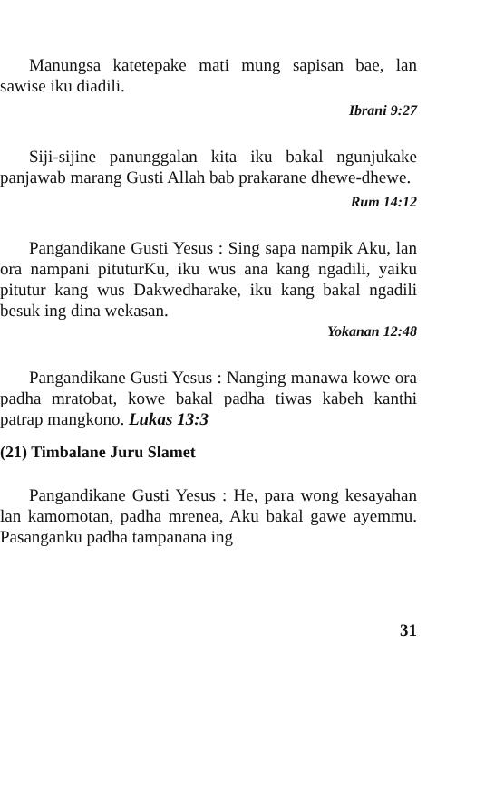Manungsa katetepake mati mung sapisan bae, lan sawise iku diadili.
Ibrani 9:27
Siji-sijine panunggalan kita iku bakal ngunjukake panjawab marang Gusti Allah bab prakarane dhewe-dhewe.
Rum 14:12
Pangandikane Gusti Yesus : Sing sapa nampik Aku, lan ora nampani pituturKu, iku wus ana kang ngadili, yaiku pitutur kang wus Dakwedharake, iku kang bakal ngadili besuk ing dina wekasan.
Yokanan 12:48
Pangandikane Gusti Yesus : Nanging manawa kowe ora padha mratobat, kowe bakal padha tiwas kabeh kanthi patrap mangkono. Lukas 13:3
(21) Timbalane Juru Slamet
Pangandikane Gusti Yesus : He, para wong kesayahan lan kamomotan, padha mrenea, Aku bakal gawe ayemmu. Pasanganku padha tampanana ing
31